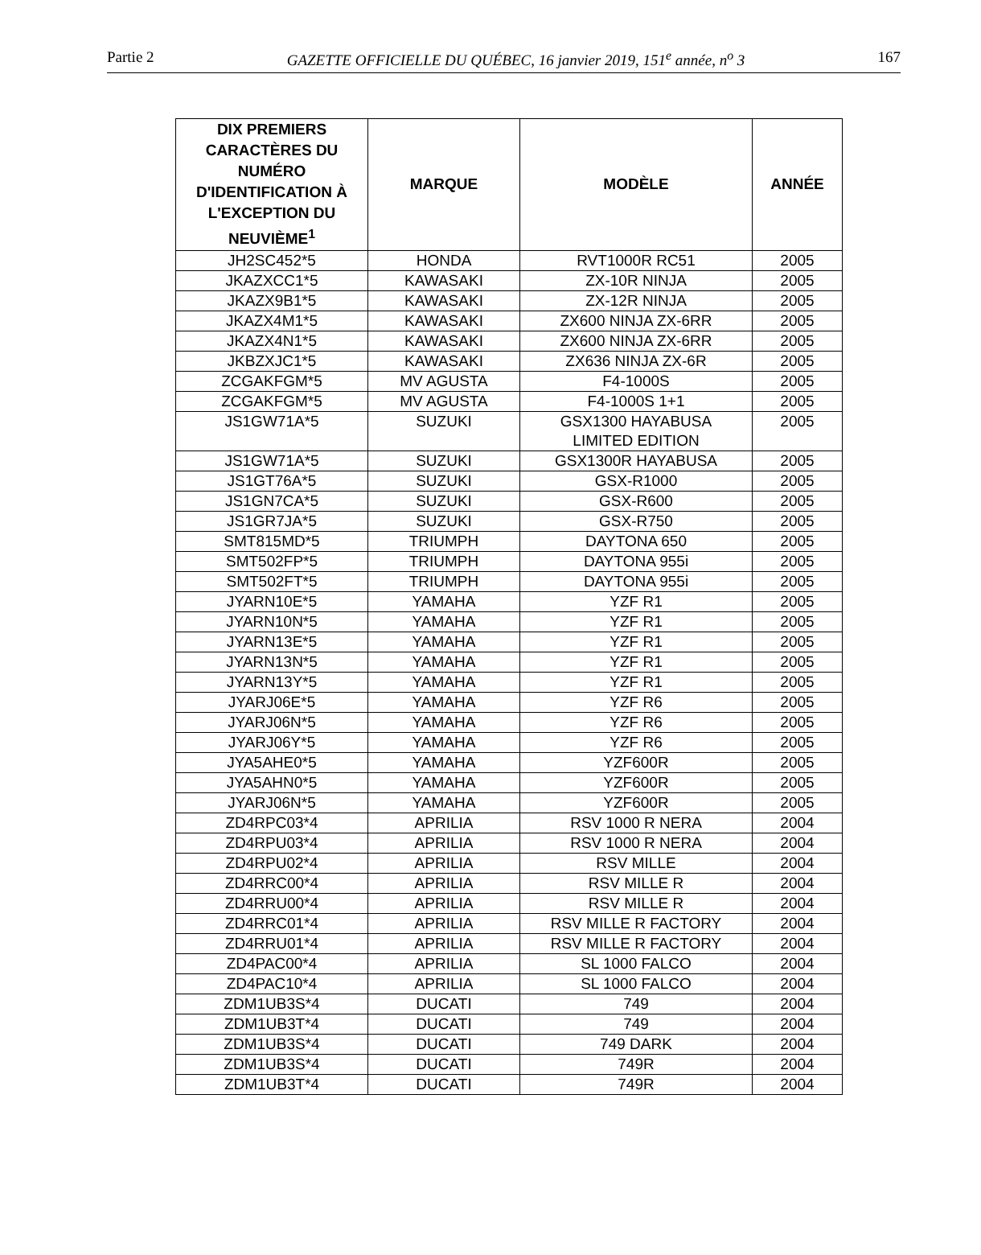Partie 2 GAZETTE OFFICIELLE DU QUÉBEC, 16 janvier 2019, 151<sup>e</sup> année, n<sup>o</sup> 3 167
| DIX PREMIERS CARACTÈRES DU NUMÉRO D'IDENTIFICATION À L'EXCEPTION DU NEUVIÈME<sup>1</sup> | MARQUE | MODÈLE | ANNÉE |
| --- | --- | --- | --- |
| JH2SC452*5 | HONDA | RVT1000R RC51 | 2005 |
| JKAZXCC1*5 | KAWASAKI | ZX-10R NINJA | 2005 |
| JKAZX9B1*5 | KAWASAKI | ZX-12R NINJA | 2005 |
| JKAZX4M1*5 | KAWASAKI | ZX600 NINJA ZX-6RR | 2005 |
| JKAZX4N1*5 | KAWASAKI | ZX600 NINJA ZX-6RR | 2005 |
| JKBZXJC1*5 | KAWASAKI | ZX636 NINJA ZX-6R | 2005 |
| ZCGAKFGM*5 | MV AGUSTA | F4-1000S | 2005 |
| ZCGAKFGM*5 | MV AGUSTA | F4-1000S 1+1 | 2005 |
| JS1GW71A*5 | SUZUKI | GSX1300 HAYABUSA LIMITED EDITION | 2005 |
| JS1GW71A*5 | SUZUKI | GSX1300R HAYABUSA | 2005 |
| JS1GT76A*5 | SUZUKI | GSX-R1000 | 2005 |
| JS1GN7CA*5 | SUZUKI | GSX-R600 | 2005 |
| JS1GR7JA*5 | SUZUKI | GSX-R750 | 2005 |
| SMT815MD*5 | TRIUMPH | DAYTONA 650 | 2005 |
| SMT502FP*5 | TRIUMPH | DAYTONA 955i | 2005 |
| SMT502FT*5 | TRIUMPH | DAYTONA 955i | 2005 |
| JYARN10E*5 | YAMAHA | YZF R1 | 2005 |
| JYARN10N*5 | YAMAHA | YZF R1 | 2005 |
| JYARN13E*5 | YAMAHA | YZF R1 | 2005 |
| JYARN13N*5 | YAMAHA | YZF R1 | 2005 |
| JYARN13Y*5 | YAMAHA | YZF R1 | 2005 |
| JYARJ06E*5 | YAMAHA | YZF R6 | 2005 |
| JYARJ06N*5 | YAMAHA | YZF R6 | 2005 |
| JYARJ06Y*5 | YAMAHA | YZF R6 | 2005 |
| JYA5AHE0*5 | YAMAHA | YZF600R | 2005 |
| JYA5AHN0*5 | YAMAHA | YZF600R | 2005 |
| JYARJ06N*5 | YAMAHA | YZF600R | 2005 |
| ZD4RPC03*4 | APRILIA | RSV 1000 R NERA | 2004 |
| ZD4RPU03*4 | APRILIA | RSV 1000 R NERA | 2004 |
| ZD4RPU02*4 | APRILIA | RSV MILLE | 2004 |
| ZD4RRC00*4 | APRILIA | RSV MILLE R | 2004 |
| ZD4RRU00*4 | APRILIA | RSV MILLE R | 2004 |
| ZD4RRC01*4 | APRILIA | RSV MILLE R FACTORY | 2004 |
| ZD4RRU01*4 | APRILIA | RSV MILLE R FACTORY | 2004 |
| ZD4PAC00*4 | APRILIA | SL 1000 FALCO | 2004 |
| ZD4PAC10*4 | APRILIA | SL 1000 FALCO | 2004 |
| ZDM1UB3S*4 | DUCATI | 749 | 2004 |
| ZDM1UB3T*4 | DUCATI | 749 | 2004 |
| ZDM1UB3S*4 | DUCATI | 749 DARK | 2004 |
| ZDM1UB3S*4 | DUCATI | 749R | 2004 |
| ZDM1UB3T*4 | DUCATI | 749R | 2004 |